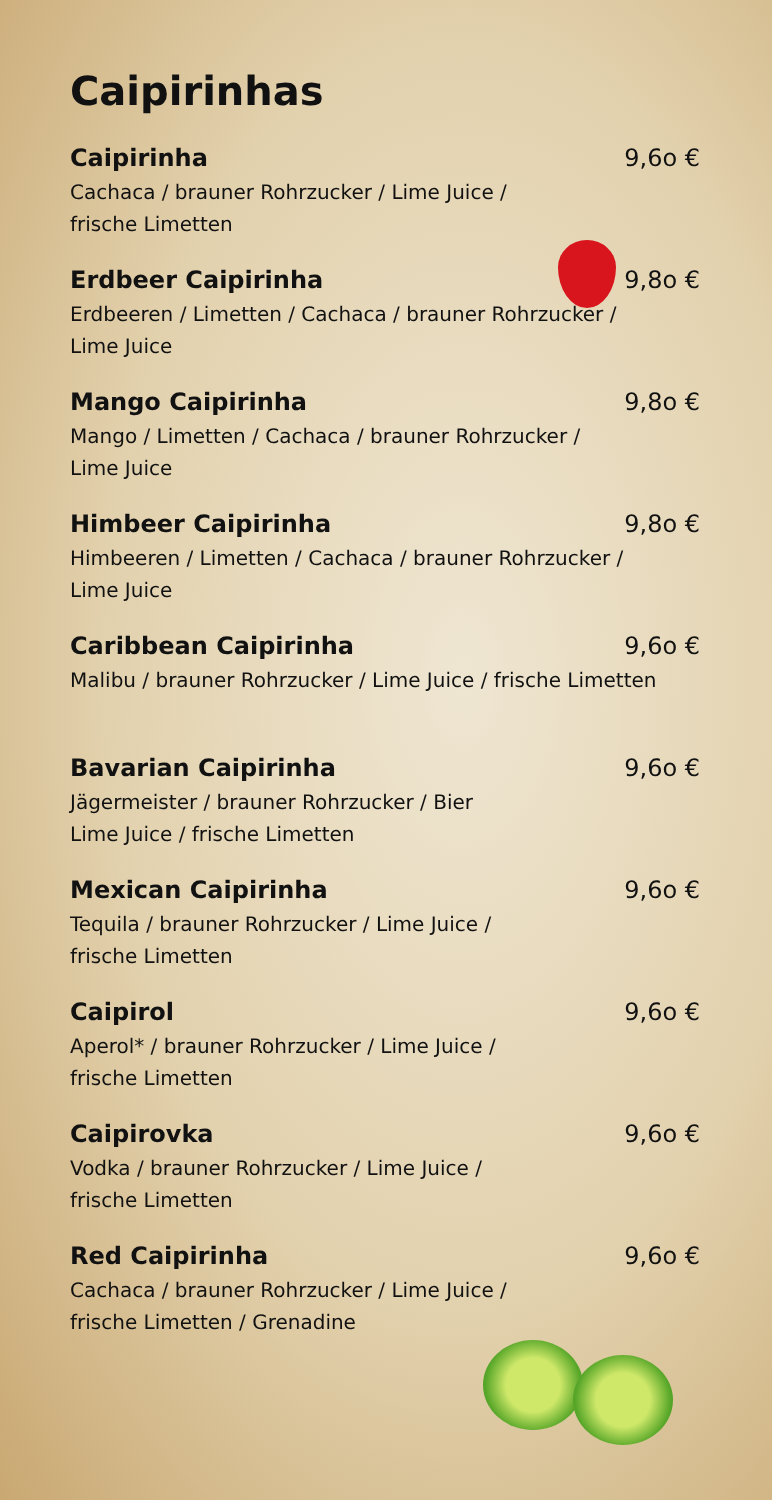Caipirinhas
Caipirinha 9,6o €
Cachaca / brauner Rohrzucker / Lime Juice /
frische Limetten
Erdbeer Caipirinha 9,8o €
Erdbeeren / Limetten / Cachaca / brauner Rohrzucker /
Lime Juice
Mango Caipirinha 9,8o €
Mango / Limetten / Cachaca / brauner Rohrzucker /
Lime Juice
Himbeer Caipirinha 9,8o €
Himbeeren / Limetten / Cachaca / brauner Rohrzucker /
Lime Juice
Caribbean Caipirinha 9,6o €
Malibu / brauner Rohrzucker / Lime Juice / frische Limetten
Bavarian Caipirinha 9,6o €
Jägermeister / brauner Rohrzucker / Bier
Lime Juice / frische Limetten
Mexican Caipirinha 9,6o €
Tequila / brauner Rohrzucker / Lime Juice /
frische Limetten
Caipirol 9,6o €
Aperol* / brauner Rohrzucker / Lime Juice /
frische Limetten
Caipirovka 9,6o €
Vodka / brauner Rohrzucker / Lime Juice /
frische Limetten
Red Caipirinha 9,6o €
Cachaca / brauner Rohrzucker / Lime Juice /
frische Limetten / Grenadine